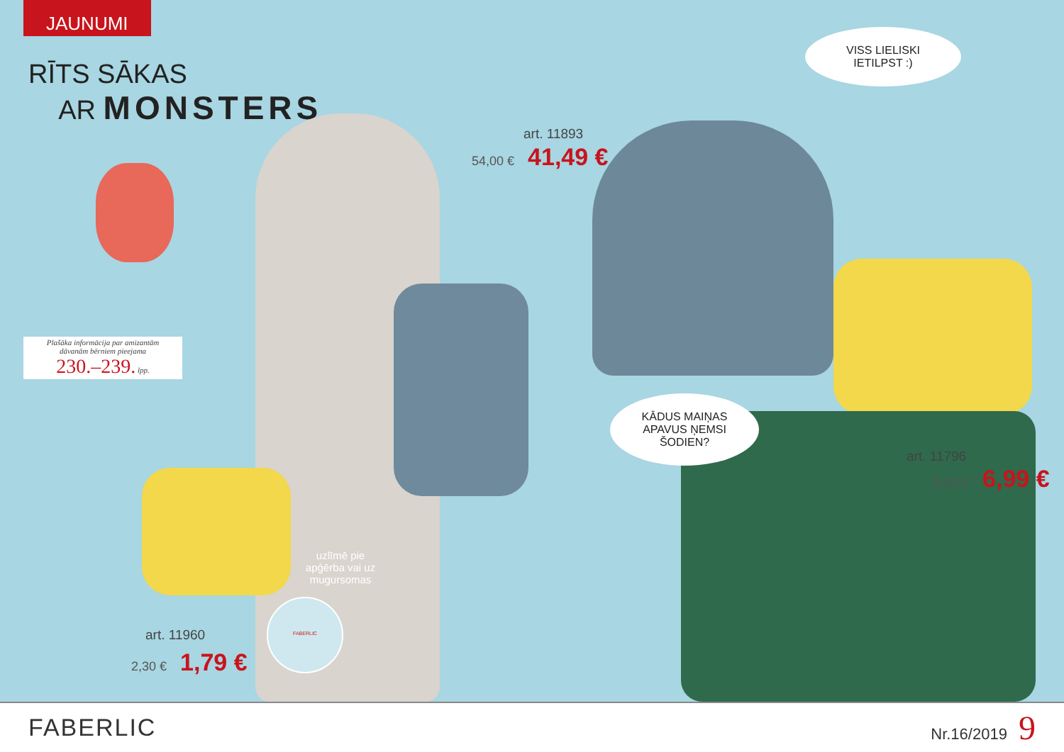JAUNUMI
RĪTS SĀKAS
AR MONSTERS
art. 11893
54,00 € 41,49 €
VISS LIELISKI
IETILPST :)
Plašāka informācija par amizantām
dāvanām bērniem pieejama
230.–239. lpp.
KĀDUS MAIŅAS
APAVUS ŅEMSI
ŠODIEN?
art. 11796
9,00 € 6,99 €
uzlīmē pie apģērba vai uz mugursomas
FABERLIC
art. 11960
2,30 € 1,79 €
FABERLIC
Nr.16/2019 9